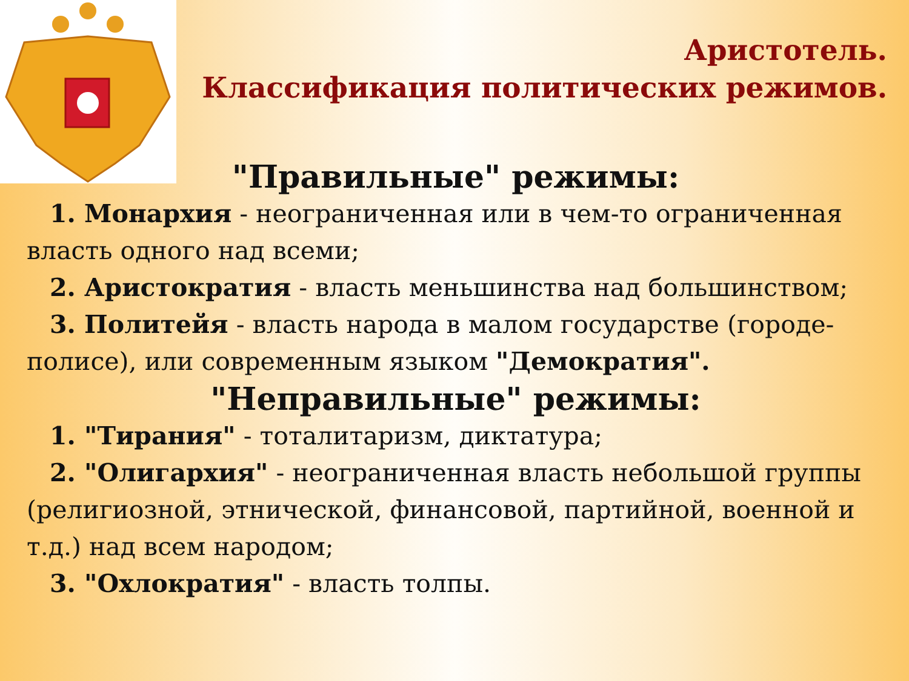Аристотель.
Классификация политических режимов.
"Правильные" режимы:
1. Монархия - неограниченная или в чем-то ограниченная власть одного над всеми;
2. Аристократия - власть меньшинства над большинством;
3. Политейя - власть народа в малом государстве (городе-полисе), или современным языком "Демократия".
"Неправильные" режимы:
1. "Тирания" - тоталитаризм, диктатура;
2. "Олигархия" - неограниченная власть небольшой группы (религиозной, этнической, финансовой, партийной, военной и т.д.) над всем народом;
3. "Охлократия" - власть толпы.